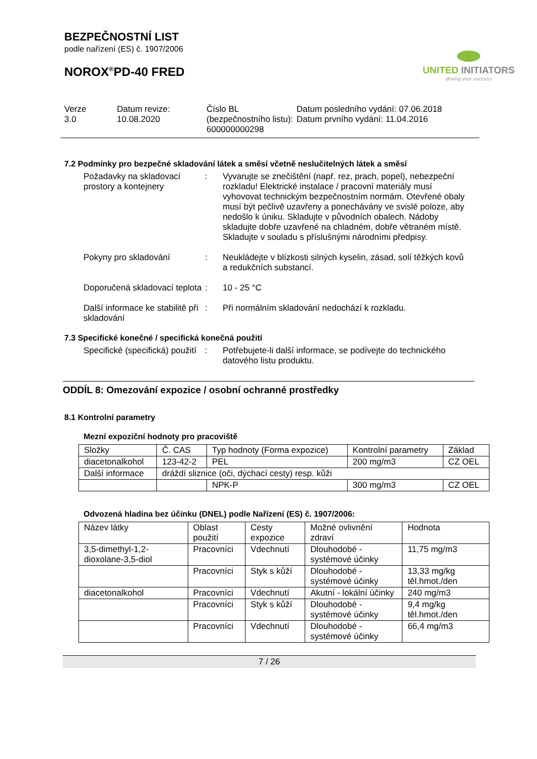BEZPEČNOSTNÍ LIST
podle nařízení (ES) č. 1907/2006
NOROX<sup>®</sup>PD-40 FRED
UNITED INITIATORS
driving your success
Verze
3.0
Datum revize:
10.08.2020
Číslo BL (bezpečnostního listu):
600000000298
Datum posledního vydání: 07.06.2018
Datum prvního vydání: 11.04.2016
7.2 Podmínky pro bezpečné skladování látek a směsí včetně neslučitelných látek a směsí
Požadavky na skladovací prostory a kontejnery
: Vyvarujte se znečištění (např. rez, prach, popel), nebezpeční rozkladu! Elektrické instalace / pracovní materiály musí vyhovovat technickým bezpečnostním normám. Otevřené obaly musí být pečlivě uzavřeny a ponechávány ve svislé poloze, aby nedošlo k úniku. Skladujte v původních obalech. Nádoby skladujte dobře uzavřené na chladném, dobře větraném místě. Skladujte v souladu s příslušnými národními předpisy.
Pokyny pro skladování : Neukládejte v blízkosti silných kyselin, zásad, solí těžkých kovů a redukčních substancí.
Doporučená skladovací teplota
: 10 - 25 °C
Další informace ke stabilitě při skladování
: Při normálním skladování nedochází k rozkladu.
7.3 Specifické konečné / specifická konečná použití
Specifické (specifická) použití
: Potřebujete-li další informace, se podívejte do technického datového listu produktu.
ODDÍL 8: Omezování expozice / osobní ochranné prostředky
8.1 Kontrolní parametry
Mezní expoziční hodnoty pro pracoviště
| Složky | Č. CAS | Typ hodnoty (Forma expozice) | Kontrolní parametry | Základ |
| --- | --- | --- | --- | --- |
| diacetonalkohol | 123-42-2 | PEL | 200 mg/m3 | CZ OEL |
| Další informace | dráždí sliznice (oči, dýchací cesty) resp. kůži | | | |
| | | NPK-P | 300 mg/m3 | CZ OEL |
Odvozená hladina bez účinku (DNEL) podle Nařízení (ES) č. 1907/2006:
| Název látky | Oblast použití | Cesty expozice | Možné ovlivnění zdraví | Hodnota |
| --- | --- | --- | --- | --- |
| 3,5-dimethyl-1,2-dioxolane-3,5-diol | Pracovníci | Vdechnutí | Dlouhodobé - systémové účinky | 11,75 mg/m3 |
| | Pracovníci | Styk s kůží | Dlouhodobé - systémové účinky | 13,33 mg/kg těl.hmot./den |
| diacetonalkohol | Pracovníci | Vdechnutí | Akutní - lokální účinky | 240 mg/m3 |
| | Pracovníci | Styk s kůží | Dlouhodobé - systémové účinky | 9,4 mg/kg těl.hmot./den |
| | Pracovníci | Vdechnutí | Dlouhodobé - systémové účinky | 66,4 mg/m3 |
7 / 26